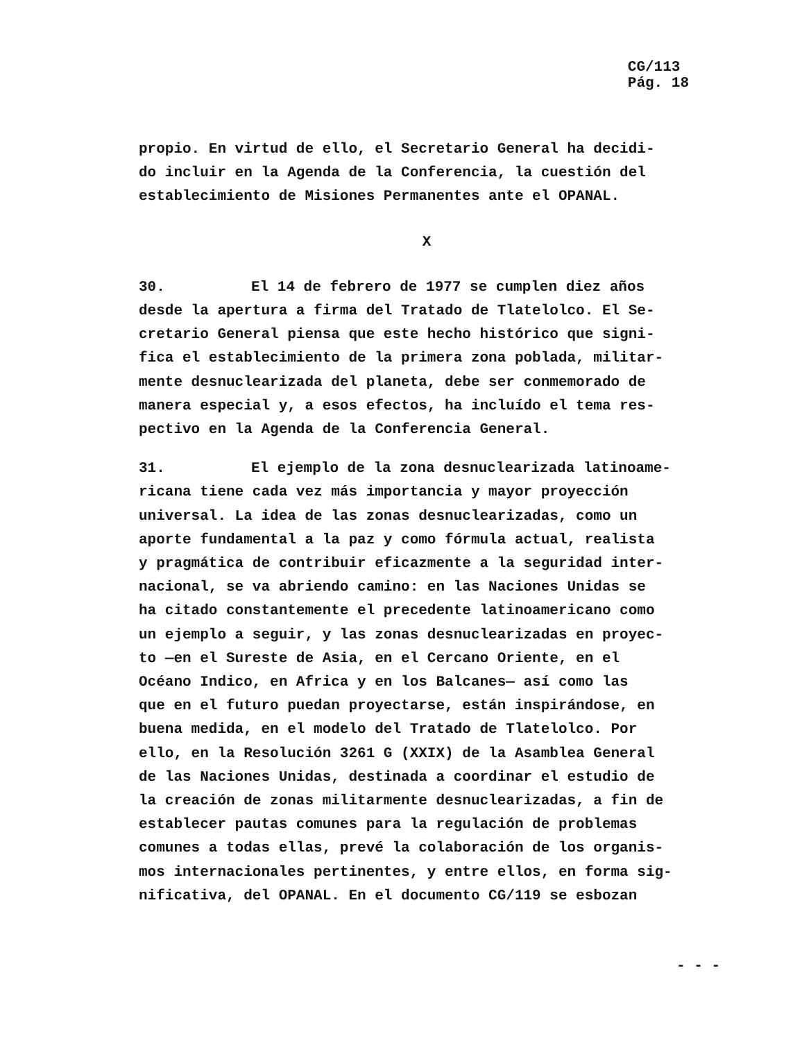CG/113
Pág. 18
propio. En virtud de ello, el Secretario General ha decidi-
do incluir en la Agenda de la Conferencia, la cuestión del
establecimiento de Misiones Permanentes ante el OPANAL.
X
30. El 14 de febrero de 1977 se cumplen diez años
desde la apertura a firma del Tratado de Tlatelolco. El Se-
cretario General piensa que este hecho histórico que signi-
fica el establecimiento de la primera zona poblada, militar-
mente desnuclearizada del planeta, debe ser conmemorado de
manera especial y, a esos efectos, ha incluído el tema res-
pectivo en la Agenda de la Conferencia General.
31. El ejemplo de la zona desnuclearizada latinoame-
ricana tiene cada vez más importancia y mayor proyección
universal. La idea de las zonas desnuclearizadas, como un
aporte fundamental a la paz y como fórmula actual, realista
y pragmática de contribuir eficazmente a la seguridad inter-
nacional, se va abriendo camino: en las Naciones Unidas se
ha citado constantemente el precedente latinoamericano como
un ejemplo a seguir, y las zonas desnuclearizadas en proyec-
to —en el Sureste de Asia, en el Cercano Oriente, en el
Océano Indico, en Africa y en los Balcanes— así como las
que en el futuro puedan proyectarse, están inspirándose, en
buena medida, en el modelo del Tratado de Tlatelolco. Por
ello, en la Resolución 3261 G (XXIX) de la Asamblea General
de las Naciones Unidas, destinada a coordinar el estudio de
la creación de zonas militarmente desnuclearizadas, a fin de
establecer pautas comunes para la regulación de problemas
comunes a todas ellas, prevé la colaboración de los organis-
mos internacionales pertinentes, y entre ellos, en forma sig-
nificativa, del OPANAL. En el documento CG/119 se esbozan
- - -